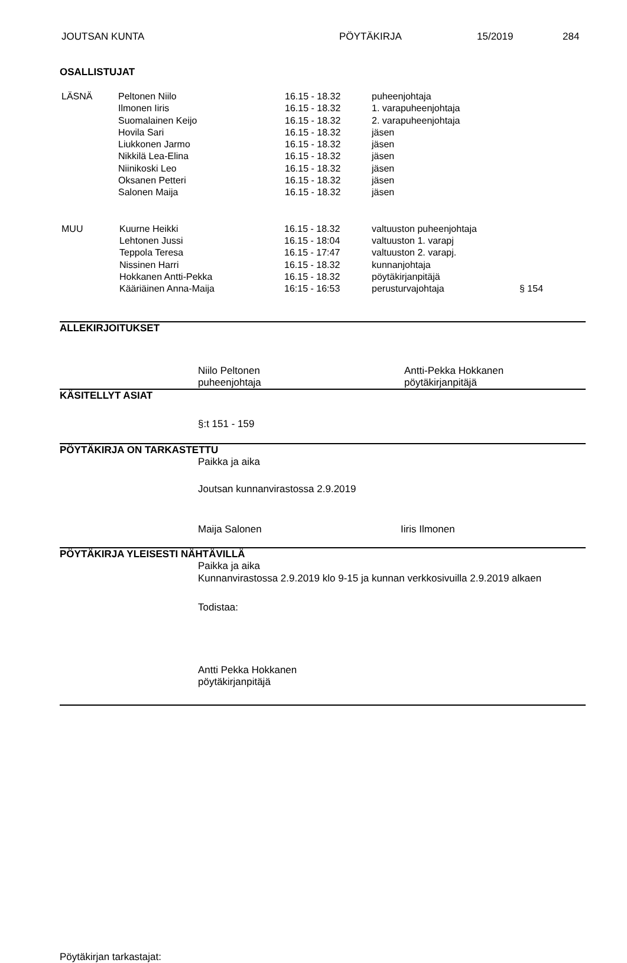JOUTSAN KUNTA PÖYTÄKIRJA 15/2019 284
OSALLISTUJAT
| LÄSNÄ | Peltonen Niilo | 16.15 - 18.32 | puheenjohtaja |
| | Ilmonen Iiris | 16.15 - 18.32 | 1. varapuheenjohtaja |
| | Suomalainen Keijo | 16.15 - 18.32 | 2. varapuheenjohtaja |
| | Hovila Sari | 16.15 - 18.32 | jäsen |
| | Liukkonen Jarmo | 16.15 - 18.32 | jäsen |
| | Nikkilä Lea-Elina | 16.15 - 18.32 | jäsen |
| | Niinikoski Leo | 16.15 - 18.32 | jäsen |
| | Oksanen Petteri | 16.15 - 18.32 | jäsen |
| | Salonen Maija | 16.15 - 18.32 | jäsen |
| MUU | Kuurne Heikki | 16.15 - 18.32 | valtuuston puheenjohtaja | |
| | Lehtonen Jussi | 16.15 - 18:04 | valtuuston 1. varapj | |
| | Teppola Teresa | 16.15 - 17:47 | valtuuston 2. varapj. | |
| | Nissinen Harri | 16.15 - 18.32 | kunnanjohtaja | |
| | Hokkanen Antti-Pekka | 16.15 - 18.32 | pöytäkirjanpitäjä | |
| | Kääriäinen Anna-Maija | 16:15 - 16:53 | perusturvajohtaja | § 154 |
ALLEKIRJOITUKSET
Niilo Peltonen
puheenjohtaja
Antti-Pekka Hokkanen
pöytäkirjanpitäjä
KÄSITELLYT ASIAT
§:t 151 - 159
PÖYTÄKIRJA ON TARKASTETTU
Paikka ja aika
Joutsan kunnanvirastossa 2.9.2019
Maija Salonen Iiris Ilmonen
PÖYTÄKIRJA YLEISESTI NÄHTÄVILLÄ
Paikka ja aika
Kunnanvirastossa 2.9.2019 klo 9-15 ja kunnan verkkosivuilla 2.9.2019 alkaen
Todistaa:
Antti Pekka Hokkanen
pöytäkirjanpitäjä
Pöytäkirjan tarkastajat: